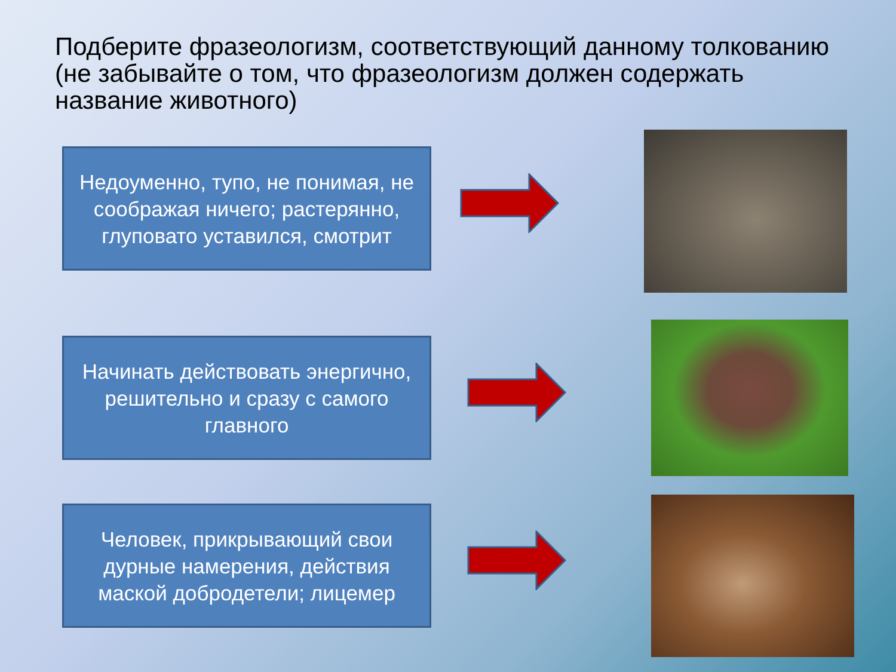Подберите фразеологизм, соответствующий данному толкованию (не забывайте о том, что фразеологизм должен содержать название животного)
Недоуменно, тупо, не понимая, не соображая ничего; растерянно, глуповато уставился, смотрит
Начинать действовать энергично, решительно и сразу с самого главного
Человек, прикрывающий свои дурные намерения, действия маской добродетели; лицемер